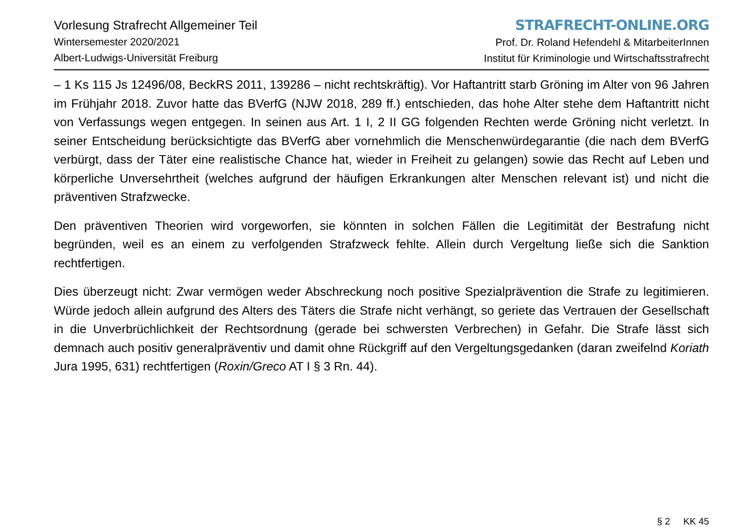Vorlesung Strafrecht Allgemeiner Teil
Wintersemester 2020/2021
Albert-Ludwigs-Universität Freiburg
STRAFRECHT-ONLINE.ORG
Prof. Dr. Roland Hefendehl & MitarbeiterInnen
Institut für Kriminologie und Wirtschaftsstrafrecht
– 1 Ks 115 Js 12496/08, BeckRS 2011, 139286 – nicht rechtskräftig). Vor Haftantritt starb Gröning im Alter von 96 Jahren im Frühjahr 2018. Zuvor hatte das BVerfG (NJW 2018, 289 ff.) entschieden, das hohe Alter stehe dem Haftantritt nicht von Verfassungs wegen entgegen. In seinen aus Art. 1 I, 2 II GG folgenden Rechten werde Gröning nicht verletzt. In seiner Entscheidung berücksichtigte das BVerfG aber vornehmlich die Menschenwürdegarantie (die nach dem BVerfG verbürgt, dass der Täter eine realistische Chance hat, wieder in Freiheit zu gelangen) sowie das Recht auf Leben und körperliche Unversehrtheit (welches aufgrund der häufigen Erkrankungen alter Menschen relevant ist) und nicht die präventiven Strafzwecke.
Den präventiven Theorien wird vorgeworfen, sie könnten in solchen Fällen die Legitimität der Bestrafung nicht begründen, weil es an einem zu verfolgenden Strafzweck fehlte. Allein durch Vergeltung ließe sich die Sanktion rechtfertigen.
Dies überzeugt nicht: Zwar vermögen weder Abschreckung noch positive Spezialprävention die Strafe zu legitimieren. Würde jedoch allein aufgrund des Alters des Täters die Strafe nicht verhängt, so geriete das Vertrauen der Gesellschaft in die Unverbrüchlichkeit der Rechtsordnung (gerade bei schwersten Verbrechen) in Gefahr. Die Strafe lässt sich demnach auch positiv generalpräventiv und damit ohne Rückgriff auf den Vergeltungsgedanken (daran zweifelnd Koriath Jura 1995, 631) rechtfertigen (Roxin/Greco AT I § 3 Rn. 44).
§ 2 KK 45